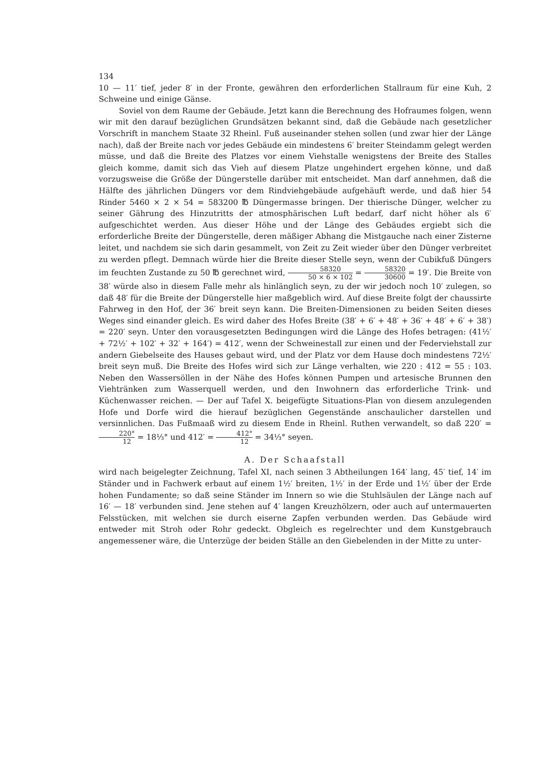134
10 — 11′ tief, jeder 8′ in der Fronte, gewähren den erforderlichen Stallraum für eine Kuh, 2 Schweine und einige Gänse.
Soviel von dem Raume der Gebäude. Jetzt kann die Berechnung des Hofraumes folgen, wenn wir mit den darauf bezüglichen Grundsätzen bekannt sind, daß die Gebäude nach gesetzlicher Vorschrift in manchem Staate 32 Rheinl. Fuß auseinander stehen sollen (und zwar hier der Länge nach), daß der Breite nach vor jedes Gebäude ein mindestens 6′ breiter Steindamm gelegt werden müsse, und daß die Breite des Platzes vor einem Viehstalle wenigstens der Breite des Stalles gleich komme, damit sich das Vieh auf diesem Platze ungehindert ergehen könne, und daß vorzugsweise die Größe der Düngerstelle darüber mit entscheidet. Man darf annehmen, daß die Hälfte des jährlichen Düngers vor dem Rindviehgebäude aufgehäuft werde, und daß hier 54 Rinder 5460 × 2 × 54 = 583200 ℔ Düngermasse bringen. Der thierische Dünger, welcher zu seiner Gährung des Hinzutritts der atmosphärischen Luft bedarf, darf nicht höher als 6′ aufgeschichtet werden. Aus dieser Höhe und der Länge des Gebäudes ergiebt sich die erforderliche Breite der Düngerstelle, deren mäßiger Abhang die Mistgauche nach einer Zisterne leitet, und nachdem sie sich darin gesammelt, von Zeit zu Zeit wieder über den Dünger verbreitet zu werden pflegt. Demnach würde hier die Breite dieser Stelle seyn, wenn der Cubikfuß Düngers im feuchten Zustande zu 50 ℔ gerechnet wird, 58320 50 × 6 × 102 = 58320 30600 = 19′. Die Breite von 38′ würde also in diesem Falle mehr als hinlänglich seyn, zu der wir jedoch noch 10′ zulegen, so daß 48′ für die Breite der Düngerstelle hier maßgeblich wird. Auf diese Breite folgt der chaussirte Fahrweg in den Hof, der 36′ breit seyn kann. Die Breiten-Dimensionen zu beiden Seiten dieses Weges sind einander gleich. Es wird daher des Hofes Breite (38′ + 6′ + 48′ + 36′ + 48′ + 6′ + 38′) = 220′ seyn. Unter den vorausgesetzten Bedingungen wird die Länge des Hofes betragen: (41½′ + 72½′ + 102′ + 32′ + 164′) = 412′, wenn der Schweinestall zur einen und der Federviehstall zur andern Giebelseite des Hauses gebaut wird, und der Platz vor dem Hause doch mindestens 72½′ breit seyn muß. Die Breite des Hofes wird sich zur Länge verhalten, wie 220 : 412 = 55 : 103. Neben den Wassersöllen in der Nähe des Hofes können Pumpen und artesische Brunnen den Viehtränken zum Wasserquell werden, und den Inwohnern das erforderliche Trink- und Küchenwasser reichen. — Der auf Tafel X. beigefügte Situations-Plan von diesem anzulegenden Hofe und Dorfe wird die hierauf bezüglichen Gegenstände anschaulicher darstellen und versinnlichen. Das Fußmaaß wird zu diesem Ende in Rheinl. Ruthen verwandelt, so daß 220′ = 220° 12 = 18⅓° und 412′ = 412° 12 = 34⅓° seyen.
A. Der Schaafstall
wird nach beigelegter Zeichnung, Tafel XI, nach seinen 3 Abtheilungen 164′ lang, 45′ tief, 14′ im Ständer und in Fachwerk erbaut auf einem 1½′ breiten, 1½′ in der Erde und 1½′ über der Erde hohen Fundamente; so daß seine Ständer im Innern so wie die Stuhlsäulen der Länge nach auf 16′ — 18′ verbunden sind. Jene stehen auf 4′ langen Kreuzhölzern, oder auch auf untermauerten Felsstücken, mit welchen sie durch eiserne Zapfen verbunden werden. Das Gebäude wird entweder mit Stroh oder Rohr gedeckt. Obgleich es regelrechter und dem Kunstgebrauch angemessener wäre, die Unterzüge der beiden Ställe an den Giebelenden in der Mitte zu unter-